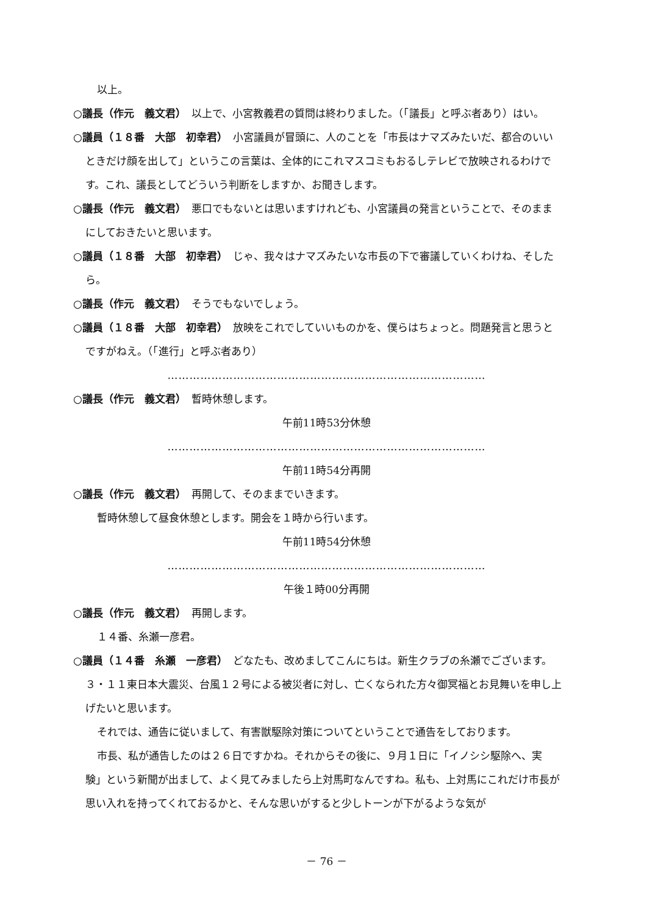以上。
○議長（作元　義文君）　以上で、小宮教義君の質問は終わりました。（「議長」と呼ぶ者あり）はい。
○議員（１８番　大部　初幸君）　小宮議員が冒頭に、人のことを「市長はナマズみたいだ、都合のいいときだけ顔を出して」というこの言葉は、全体的にこれマスコミもおるしテレビで放映されるわけです。これ、議長としてどういう判断をしますか、お聞きします。
○議長（作元　義文君）　悪口でもないとは思いますけれども、小宮議員の発言ということで、そのままにしておきたいと思います。
○議員（１８番　大部　初幸君）　じゃ、我々はナマズみたいな市長の下で審議していくわけね、そしたら。
○議長（作元　義文君）　そうでもないでしょう。
○議員（１８番　大部　初幸君）　放映をこれでしていいものかを、僕らはちょっと。問題発言と思うとですがねえ。（「進行」と呼ぶ者あり）
……………………………………………………………………………
○議長（作元　義文君）　暫時休憩します。
午前11時53分休憩
……………………………………………………………………………
午前11時54分再開
○議長（作元　義文君）　再開して、そのままでいきます。
暫時休憩して昼食休憩とします。開会を１時から行います。
午前11時54分休憩
……………………………………………………………………………
午後１時00分再開
○議長（作元　義文君）　再開します。
１４番、糸瀬一彦君。
○議員（１４番　糸瀬　一彦君）　どなたも、改めましてこんにちは。新生クラブの糸瀬でございます。３・１１東日本大震災、台風１２号による被災者に対し、亡くなられた方々御冥福とお見舞いを申し上げたいと思います。
それでは、通告に従いまして、有害獣駆除対策についてということで通告をしております。
市長、私が通告したのは２６日ですかね。それからその後に、９月１日に「イノシシ駆除へ、実験」という新聞が出まして、よく見てみましたら上対馬町なんですね。私も、上対馬にこれだけ市長が思い入れを持ってくれておるかと、そんな思いがすると少しトーンが下がるような気が
－ 76 －